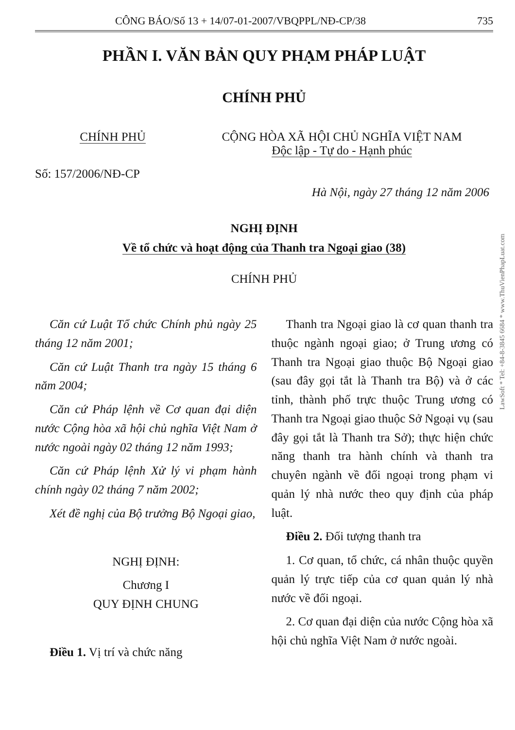CÔNG BÁO/Số 13 + 14/07-01-2007/VBQPPL/NĐ-CP/38 735
PHẦN I. VĂN BẢN QUY PHẠM PHÁP LUẬT
CHÍNH PHỦ
CHÍNH PHỦ CỘNG HÒA XÃ HỘI CHỦ NGHĨA VIỆT NAM
Độc lập - Tự do - Hạnh phúc
Số: 157/2006/NĐ-CP
Hà Nội, ngày 27 tháng 12 năm 2006
NGHỊ ĐỊNH
Về tổ chức và hoạt động của Thanh tra Ngoại giao (38)
CHÍNH PHỦ
Căn cứ Luật Tổ chức Chính phủ ngày 25 tháng 12 năm 2001;
Căn cứ Luật Thanh tra ngày 15 tháng 6 năm 2004;
Căn cứ Pháp lệnh về Cơ quan đại diện nước Cộng hòa xã hội chủ nghĩa Việt Nam ở nước ngoài ngày 02 tháng 12 năm 1993;
Căn cứ Pháp lệnh Xử lý vi phạm hành chính ngày 02 tháng 7 năm 2002;
Xét đề nghị của Bộ trưởng Bộ Ngoại giao,
NGHỊ ĐỊNH:
Chương I
QUY ĐỊNH CHUNG
Điều 1. Vị trí và chức năng
Thanh tra Ngoại giao là cơ quan thanh tra thuộc ngành ngoại giao; ở Trung ương có Thanh tra Ngoại giao thuộc Bộ Ngoại giao (sau đây gọi tắt là Thanh tra Bộ) và ở các tỉnh, thành phố trực thuộc Trung ương có Thanh tra Ngoại giao thuộc Sở Ngoại vụ (sau đây gọi tắt là Thanh tra Sở); thực hiện chức năng thanh tra hành chính và thanh tra chuyên ngành về đối ngoại trong phạm vi quản lý nhà nước theo quy định của pháp luật.
Điều 2. Đối tượng thanh tra
1. Cơ quan, tổ chức, cá nhân thuộc quyền quản lý trực tiếp của cơ quan quản lý nhà nước về đối ngoại.
2. Cơ quan đại diện của nước Cộng hòa xã hội chủ nghĩa Việt Nam ở nước ngoài.
LawSoft * Tel: +84-8-3845 6684 * www.ThuVienPhapLuat.com